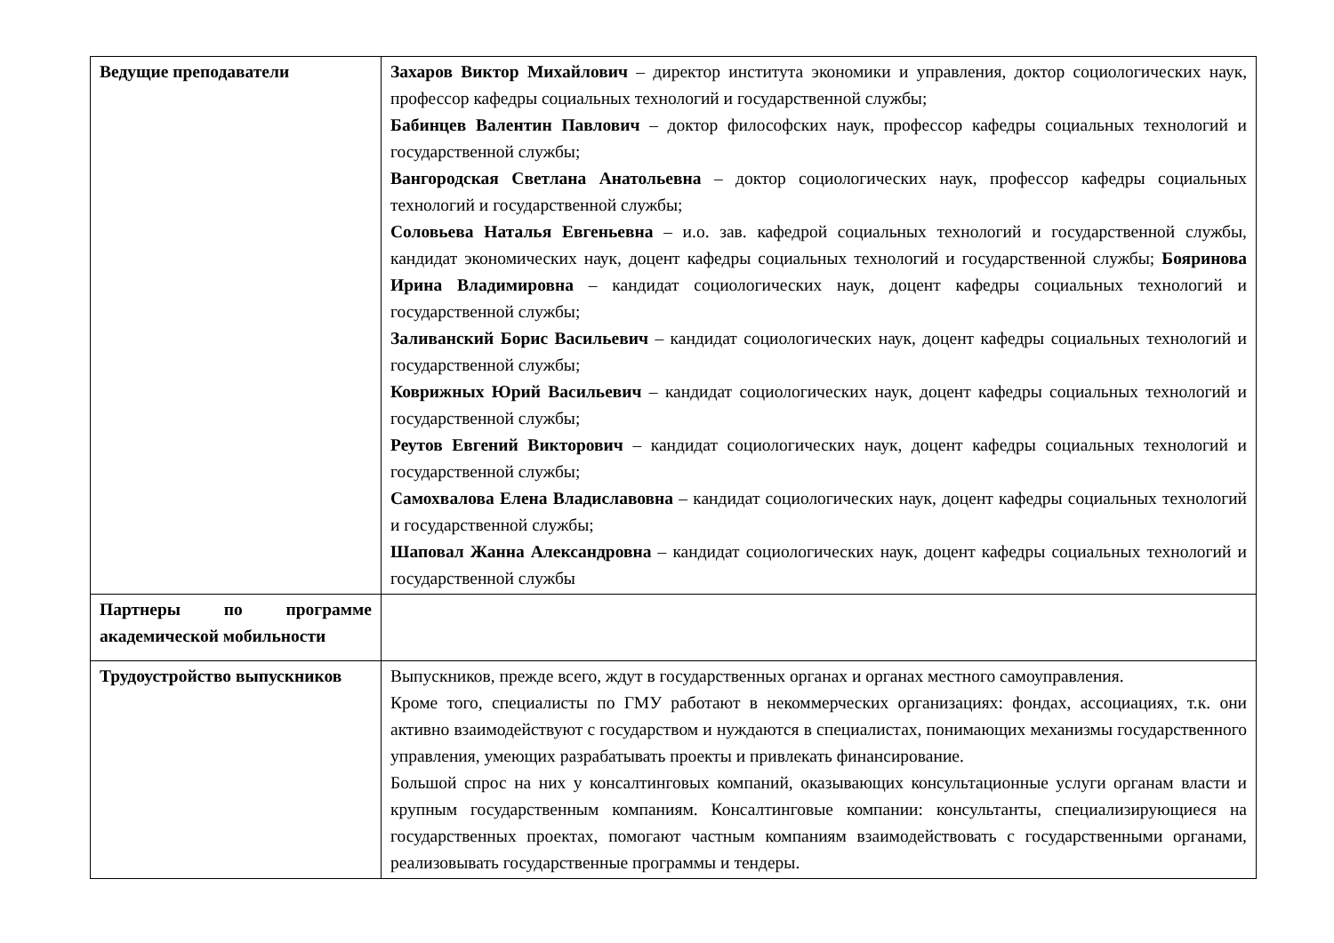| Ведущие преподаватели | Захаров Виктор Михайлович – директор института экономики и управления, доктор социологических наук, профессор кафедры социальных технологий и государственной службы; Бабинцев Валентин Павлович – доктор философских наук, профессор кафедры социальных технологий и государственной службы; Вангородская Светлана Анатольевна – доктор социологических наук, профессор кафедры социальных технологий и государственной службы; Соловьева Наталья Евгеньевна – и.о. зав. кафедрой социальных технологий и государственной службы, кандидат экономических наук, доцент кафедры социальных технологий и государственной службы; Бояринова Ирина Владимировна – кандидат социологических наук, доцент кафедры социальных технологий и государственной службы; Заливанский Борис Васильевич – кандидат социологических наук, доцент кафедры социальных технологий и государственной службы; Коврижных Юрий Васильевич – кандидат социологических наук, доцент кафедры социальных технологий и государственной службы; Реутов Евгений Викторович – кандидат социологических наук, доцент кафедры социальных технологий и государственной службы; Самохвалова Елена Владиславовна – кандидат социологических наук, доцент кафедры социальных технологий и государственной службы; Шаповал Жанна Александровна – кандидат социологических наук, доцент кафедры социальных технологий и государственной службы |
| Партнеры по программе академической мобильности | |
| Трудоустройство выпускников | Выпускников, прежде всего, ждут в государственных органах и органах местного самоуправления. Кроме того, специалисты по ГМУ работают в некоммерческих организациях: фондах, ассоциациях, т.к. они активно взаимодействуют с государством и нуждаются в специалистах, понимающих механизмы государственного управления, умеющих разрабатывать проекты и привлекать финансирование. Большой спрос на них у консалтинговых компаний, оказывающих консультационные услуги органам власти и крупным государственным компаниям. Консалтинговые компании: консультанты, специализирующиеся на государственных проектах, помогают частным компаниям взаимодействовать с государственными органами, реализовывать государственные программы и тендеры. |